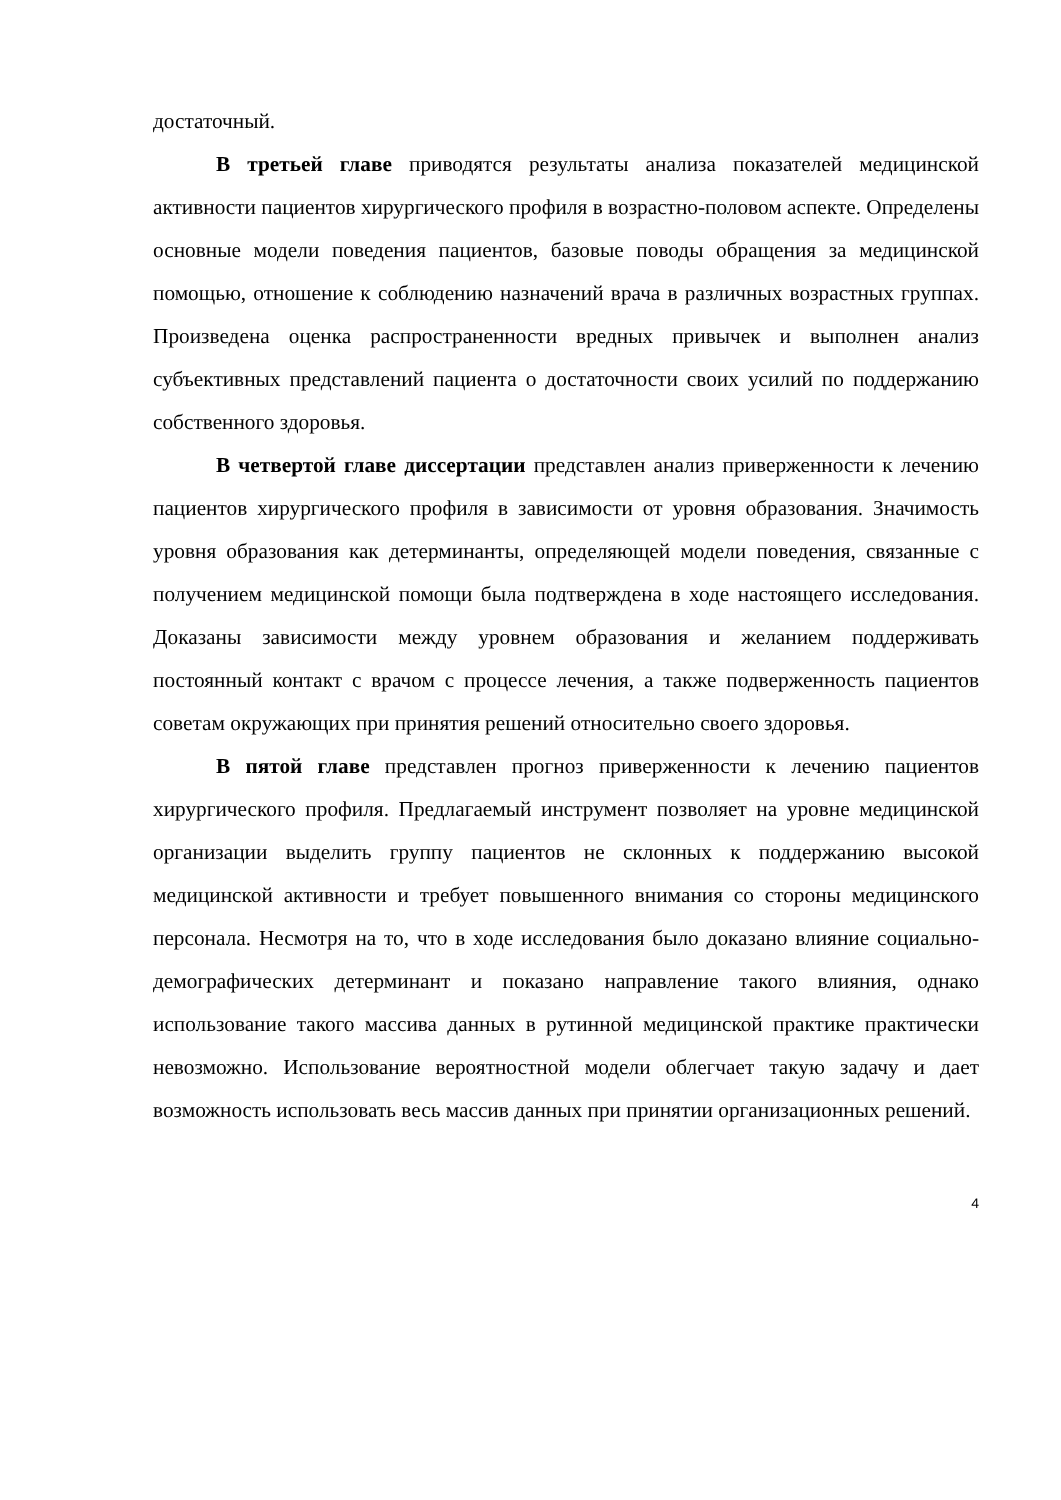достаточный.
В третьей главе приводятся результаты анализа показателей медицинской активности пациентов хирургического профиля в возрастно-половом аспекте. Определены основные модели поведения пациентов, базовые поводы обращения за медицинской помощью, отношение к соблюдению назначений врача в различных возрастных группах. Произведена оценка распространенности вредных привычек и выполнен анализ субъективных представлений пациента о достаточности своих усилий по поддержанию собственного здоровья.
В четвертой главе диссертации представлен анализ приверженности к лечению пациентов хирургического профиля в зависимости от уровня образования. Значимость уровня образования как детерминанты, определяющей модели поведения, связанные с получением медицинской помощи была подтверждена в ходе настоящего исследования. Доказаны зависимости между уровнем образования и желанием поддерживать постоянный контакт с врачом с процессе лечения, а также подверженность пациентов советам окружающих при принятия решений относительно своего здоровья.
В пятой главе представлен прогноз приверженности к лечению пациентов хирургического профиля. Предлагаемый инструмент позволяет на уровне медицинской организации выделить группу пациентов не склонных к поддержанию высокой медицинской активности и требует повышенного внимания со стороны медицинского персонала. Несмотря на то, что в ходе исследования было доказано влияние социально-демографических детерминант и показано направление такого влияния, однако использование такого массива данных в рутинной медицинской практике практически невозможно. Использование вероятностной модели облегчает такую задачу и дает возможность использовать весь массив данных при принятии организационных решений.
4